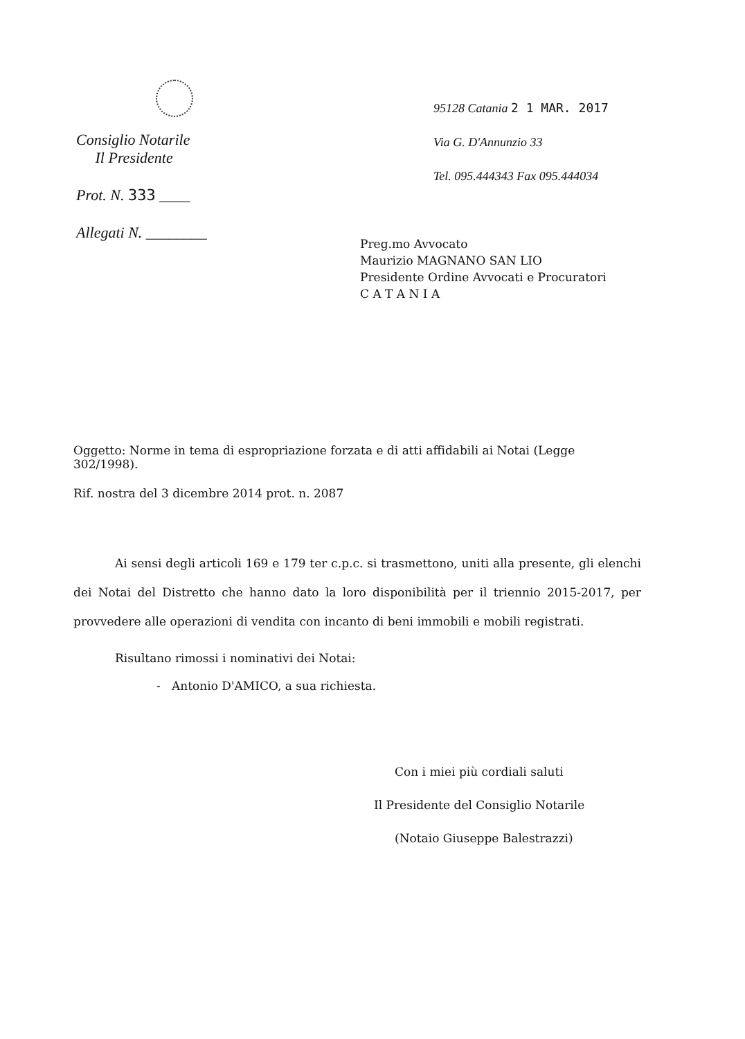Consiglio Notarile
Il Presidente
Prot. N. 333 ____
Allegati N. ________
95128 Catania 2 1 MAR. 2017
Via G. D'Annunzio 33
Tel. 095.444343 Fax 095.444034
Preg.mo Avvocato
Maurizio MAGNANO SAN LIO
Presidente Ordine Avvocati e Procuratori
C A T A N I A
Oggetto: Norme in tema di espropriazione forzata e di atti affidabili ai Notai (Legge 302/1998).
Rif. nostra del 3 dicembre 2014 prot. n. 2087
Ai sensi degli articoli 169 e 179 ter c.p.c. si trasmettono, uniti alla presente, gli elenchi dei Notai del Distretto che hanno dato la loro disponibilità per il triennio 2015-2017, per provvedere alle operazioni di vendita con incanto di beni immobili e mobili registrati.
Risultano rimossi i nominativi dei Notai:
- Antonio D'AMICO, a sua richiesta.
Con i miei più cordiali saluti
Il Presidente del Consiglio Notarile
(Notaio Giuseppe Balestrazzi)